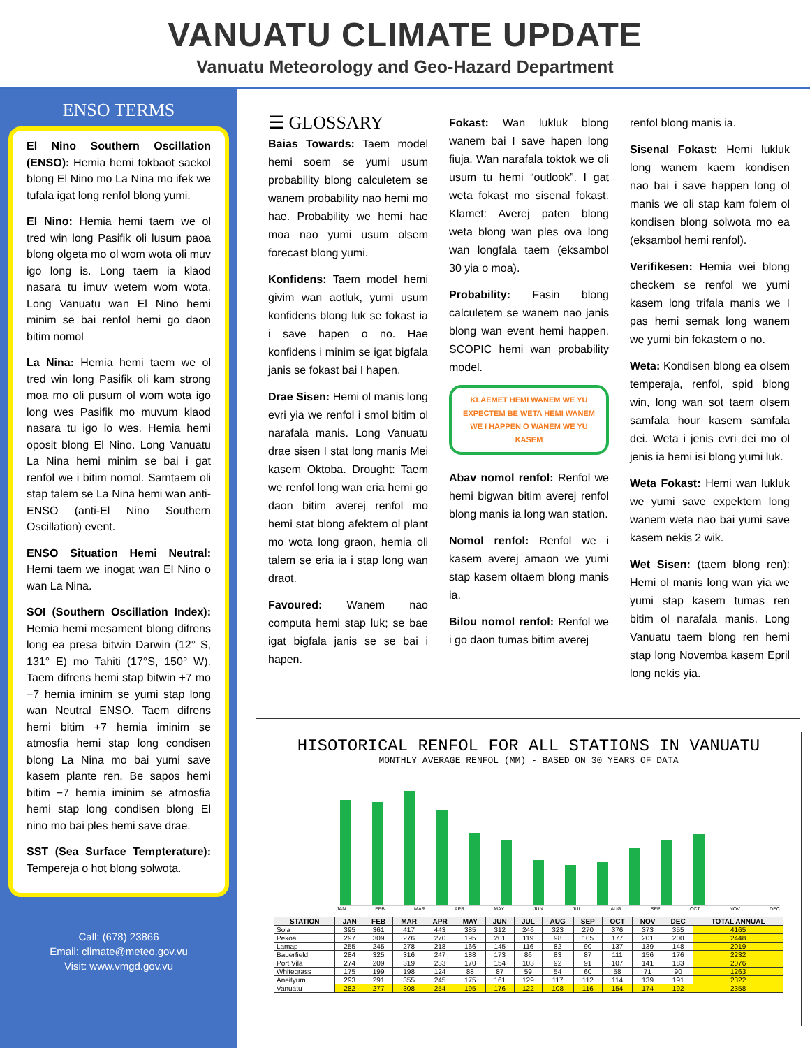VANUATU CLIMATE UPDATE
Vanuatu Meteorology and Geo-Hazard Department
ENSO TERMS
El Nino Southern Oscillation (ENSO): Hemia hemi tokbaot saekol blong El Nino mo La Nina mo ifek we tufala igat long renfol blong yumi.
El Nino: Hemia hemi taem we ol tred win long Pasifik oli lusum paoa blong olgeta mo ol wom wota oli muv igo long is. Long taem ia klaod nasara tu imuv wetem wom wota. Long Vanuatu wan El Nino hemi minim se bai renfol hemi go daon bitim nomol
La Nina: Hemia hemi taem we ol tred win long Pasifik oli kam strong moa mo oli pusum ol wom wota igo long wes Pasifik mo muvum klaod nasara tu igo lo wes. Hemia hemi oposit blong El Nino. Long Vanuatu La Nina hemi minim se bai i gat renfol we i bitim nomol. Samtaem oli stap talem se La Nina hemi wan anti-ENSO (anti-El Nino Southern Oscillation) event.
ENSO Situation Hemi Neutral: Hemi taem we inogat wan El Nino o wan La Nina.
SOI (Southern Oscillation Index): Hemia hemi mesament blong difrens long ea presa bitwin Darwin (12° S, 131° E) mo Tahiti (17°S, 150° W). Taem difrens hemi stap bitwin +7 mo −7 hemia iminim se yumi stap long wan Neutral ENSO. Taem difrens hemi bitim +7 hemia iminim se atmosfia hemi stap long condisen blong La Nina mo bai yumi save kasem plante ren. Be sapos hemi bitim −7 hemia iminim se atmosfia hemi stap long condisen blong El nino mo bai ples hemi save drae.
SST (Sea Surface Tempterature): Tempereja o hot blong solwota.
Call: (678) 23866
Email: climate@meteo.gov.vu
Visit: www.vmgd.gov.vu
☰ GLOSSARY
Baias Towards: Taem model hemi soem se yumi usum probability blong calculetem se wanem probability nao hemi mo hae. Probability we hemi hae moa nao yumi usum olsem forecast blong yumi.
Konfidens: Taem model hemi givim wan aotluk, yumi usum konfidens blong luk se fokast ia i save hapen o no. Hae konfidens i minim se igat bigfala janis se fokast bai I hapen.
Drae Sisen: Hemi ol manis long evri yia we renfol i smol bitim ol narafala manis. Long Vanuatu drae sisen I stat long manis Mei kasem Oktoba. Drought: Taem we renfol long wan eria hemi go daon bitim averej renfol mo hemi stat blong afektem ol plant mo wota long graon, hemia oli talem se eria ia i stap long wan draot.
Favoured: Wanem nao computa hemi stap luk; se bae igat bigfala janis se se bai i hapen.
Fokast: Wan lukluk blong wanem bai I save hapen long fiuja. Wan narafala toktok we oli usum tu hemi “outlook”. I gat weta fokast mo sisenal fokast. Klamet: Averej paten blong weta blong wan ples ova long wan longfala taem (eksambol 30 yia o moa).
Probability: Fasin blong calculetem se wanem nao janis blong wan event hemi happen. SCOPIC hemi wan probability model.
KLAEMET HEMI WANEM WE YU EXPECTEM BE WETA HEMI WANEM WE I HAPPEN O WANEM WE YU KASEM
Abav nomol renfol: Renfol we hemi bigwan bitim averej renfol blong manis ia long wan station.
Nomol renfol: Renfol we i kasem averej amaon we yumi stap kasem oltaem blong manis ia.
Bilou nomol renfol: Renfol we i go daon tumas bitim averej
renfol blong manis ia.
Sisenal Fokast: Hemi lukluk long wanem kaem kondisen nao bai i save happen long ol manis we oli stap kam folem ol kondisen blong solwota mo ea (eksambol hemi renfol).
Verifikesen: Hemia wei blong checkem se renfol we yumi kasem long trifala manis we I pas hemi semak long wanem we yumi bin fokastem o no.
Weta: Kondisen blong ea olsem temperaja, renfol, spid blong win, long wan sot taem olsem samfala hour kasem samfala dei. Weta i jenis evri dei mo ol jenis ia hemi isi blong yumi luk.
Weta Fokast: Hemi wan lukluk we yumi save expektem long wanem weta nao bai yumi save kasem nekis 2 wik.
Wet Sisen: (taem blong ren): Hemi ol manis long wan yia we yumi stap kasem tumas ren bitim ol narafala manis. Long Vanuatu taem blong ren hemi stap long Novemba kasem Epril long nekis yia.
HISOTORICAL RENFOL FOR ALL STATIONS IN VANUATU
MONTHLY AVERAGE RENFOL (MM) - BASED ON 30 YEARS OF DATA
JAN FEB MAR APR MAY JUN JUL AUG SEP OCT NOV DEC
| STATION | JAN | FEB | MAR | APR | MAY | JUN | JUL | AUG | SEP | OCT | NOV | DEC | TOTAL ANNUAL |
| --- | --- | --- | --- | --- | --- | --- | --- | --- | --- | --- | --- | --- | --- |
| Sola | 395 | 361 | 417 | 443 | 385 | 312 | 246 | 323 | 270 | 376 | 373 | 355 | 4165 |
| Pekoa | 297 | 309 | 276 | 270 | 195 | 201 | 119 | 98 | 105 | 177 | 201 | 200 | 2448 |
| Lamap | 255 | 245 | 278 | 218 | 166 | 145 | 116 | 82 | 90 | 137 | 139 | 148 | 2019 |
| Bauerfield | 284 | 325 | 316 | 247 | 188 | 173 | 86 | 83 | 87 | 111 | 156 | 176 | 2232 |
| Port Vila | 274 | 209 | 319 | 233 | 170 | 154 | 103 | 92 | 91 | 107 | 141 | 183 | 2076 |
| Whitegrass | 175 | 199 | 198 | 124 | 88 | 87 | 59 | 54 | 60 | 58 | 71 | 90 | 1263 |
| Aneityum | 293 | 291 | 355 | 245 | 175 | 161 | 129 | 117 | 112 | 114 | 139 | 191 | 2322 |
| Vanuatu | 282 | 277 | 308 | 254 | 195 | 176 | 122 | 108 | 116 | 154 | 174 | 192 | 2358 |